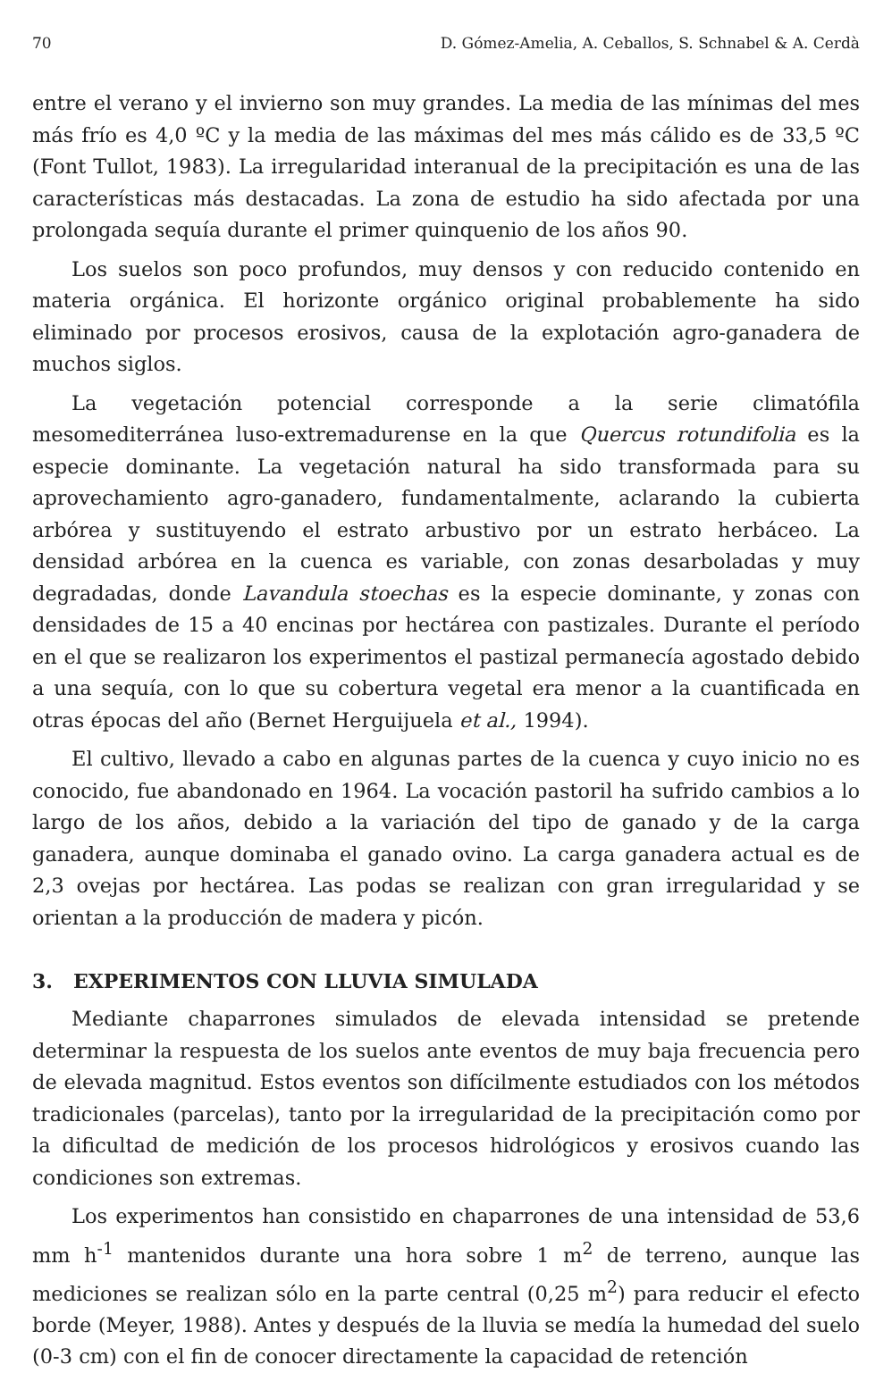70 D. Gómez-Amelia, A. Ceballos, S. Schnabel & A. Cerdà
entre el verano y el invierno son muy grandes. La media de las mínimas del mes más frío es 4,0 ºC y la media de las máximas del mes más cálido es de 33,5 ºC (Font Tullot, 1983). La irregularidad interanual de la precipitación es una de las características más destacadas. La zona de estudio ha sido afectada por una prolongada sequía durante el primer quinquenio de los años 90.
Los suelos son poco profundos, muy densos y con reducido contenido en materia orgánica. El horizonte orgánico original probablemente ha sido eliminado por procesos erosivos, causa de la explotación agro-ganadera de muchos siglos.
La vegetación potencial corresponde a la serie climatófila mesomediterránea luso-extremadurense en la que Quercus rotundifolia es la especie dominante. La vegetación natural ha sido transformada para su aprovechamiento agro-ganadero, fundamentalmente, aclarando la cubierta arbórea y sustituyendo el estrato arbustivo por un estrato herbáceo. La densidad arbórea en la cuenca es variable, con zonas desarboladas y muy degradadas, donde Lavandula stoechas es la especie dominante, y zonas con densidades de 15 a 40 encinas por hectárea con pastizales. Durante el período en el que se realizaron los experimentos el pastizal permanecía agostado debido a una sequía, con lo que su cobertura vegetal era menor a la cuantificada en otras épocas del año (Bernet Herguijuela et al., 1994).
El cultivo, llevado a cabo en algunas partes de la cuenca y cuyo inicio no es conocido, fue abandonado en 1964. La vocación pastoril ha sufrido cambios a lo largo de los años, debido a la variación del tipo de ganado y de la carga ganadera, aunque dominaba el ganado ovino. La carga ganadera actual es de 2,3 ovejas por hectárea. Las podas se realizan con gran irregularidad y se orientan a la producción de madera y picón.
3. EXPERIMENTOS CON LLUVIA SIMULADA
Mediante chaparrones simulados de elevada intensidad se pretende determinar la respuesta de los suelos ante eventos de muy baja frecuencia pero de elevada magnitud. Estos eventos son difícilmente estudiados con los métodos tradicionales (parcelas), tanto por la irregularidad de la precipitación como por la dificultad de medición de los procesos hidrológicos y erosivos cuando las condiciones son extremas.
Los experimentos han consistido en chaparrones de una intensidad de 53,6 mm h<sup>-1</sup> mantenidos durante una hora sobre 1 m<sup>2</sup> de terreno, aunque las mediciones se realizan sólo en la parte central (0,25 m<sup>2</sup>) para reducir el efecto borde (Meyer, 1988). Antes y después de la lluvia se medía la humedad del suelo (0-3 cm) con el fin de conocer directamente la capacidad de retención